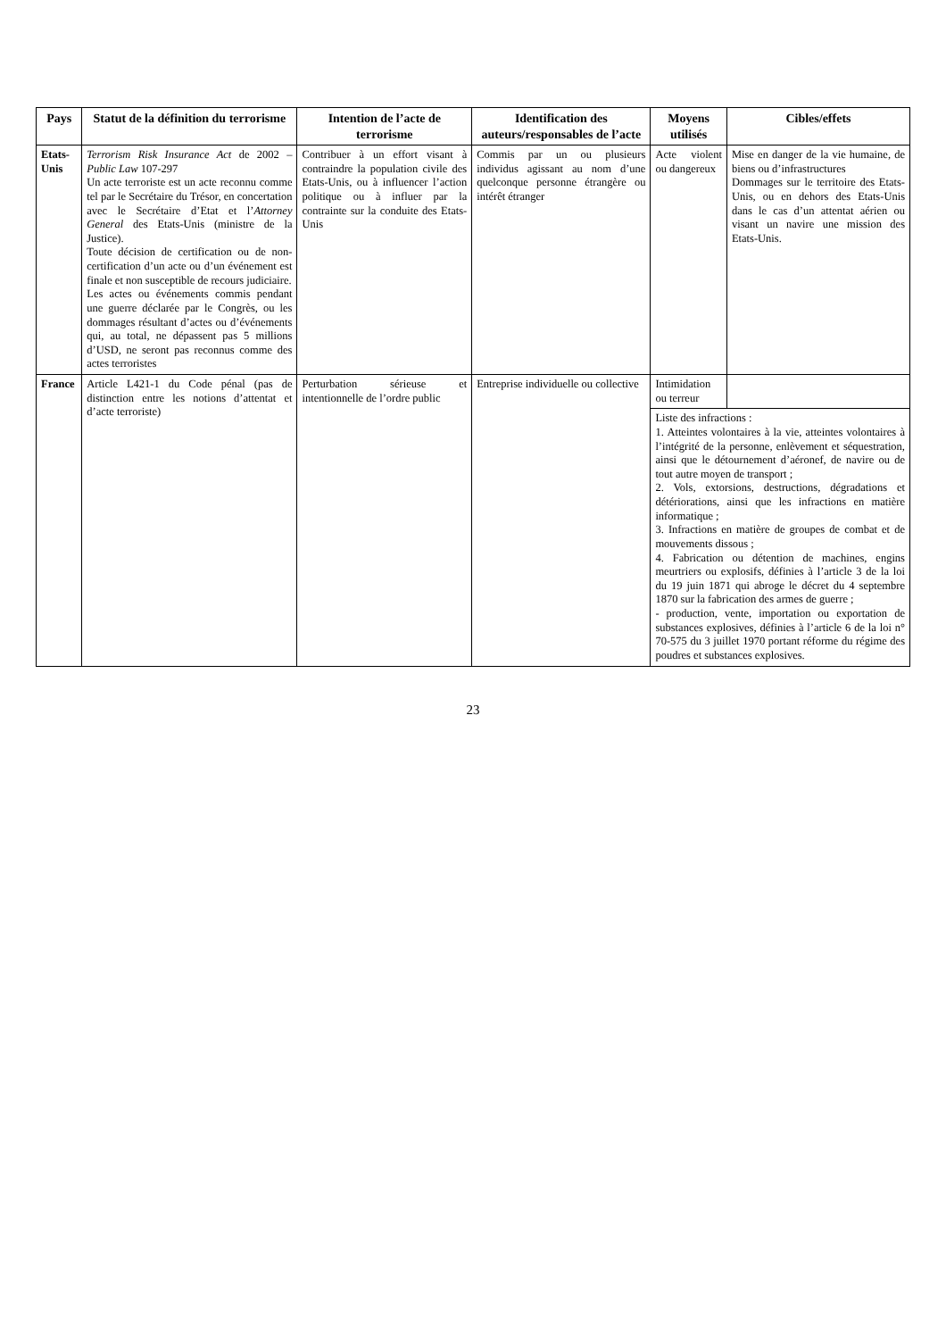| Pays | Statut de la définition du terrorisme | Intention de l’acte de terrorisme | Identification des auteurs/responsables de l’acte | Moyens utilisés | Cibles/effets |
| --- | --- | --- | --- | --- | --- |
| Etats-Unis | Terrorism Risk Insurance Act de 2002 – Public Law 107-297 Un acte terroriste est un acte reconnu comme tel par le Secrétaire du Trésor, en concertation avec le Secrétaire d’Etat et l’ Attorney General des Etats-Unis (ministre de la Justice). Toute décision de certification ou de non-certification d’un acte ou d’un événement est finale et non susceptible de recours judiciaire. Les actes ou événements commis pendant une guerre déclarée par le Congrès, ou les dommages résultant d’actes ou d’événements qui, au total, ne dépassent pas 5 millions d’USD, ne seront pas reconnus comme des actes terroristes | Contribuer à un effort visant à contraindre la population civile des Etats-Unis, ou à influencer l’action politique ou à influer par la contrainte sur la conduite des Etats-Unis | Commis par un ou plusieurs individus agissant au nom d’une quelconque personne étrangère ou intérêt étranger | Acte violent ou dangereux | Mise en danger de la vie humaine, de biens ou d’infrastructures Dommages sur le territoire des Etats-Unis, ou en dehors des Etats-Unis dans le cas d’un attentat aérien ou visant un navire une mission des Etats-Unis. |
| France | Article L421-1 du Code pénal (pas de distinction entre les notions d’attentat et d’acte terroriste) | Perturbation sérieuse et intentionnelle de l’ordre public | Entreprise individuelle ou collective | Intimidation ou terreur | |
| | | | | Liste des infractions : 1. Atteintes volontaires à la vie, atteintes volontaires à l’intégrité de la personne, enlèvement et séquestration, ainsi que le détournement d’aéronef, de navire ou de tout autre moyen de transport ; 2. Vols, extorsions, destructions, dégradations et détériorations, ainsi que les infractions en matière informatique ; 3. Infractions en matière de groupes de combat et de mouvements dissous ; 4. Fabrication ou détention de machines, engins meurtriers ou explosifs, définies à l’article 3 de la loi du 19 juin 1871 qui abroge le décret du 4 septembre 1870 sur la fabrication des armes de guerre ; - production, vente, importation ou exportation de substances explosives, définies à l’article 6 de la loi n° 70-575 du 3 juillet 1970 portant réforme du régime des poudres et substances explosives. | |
23